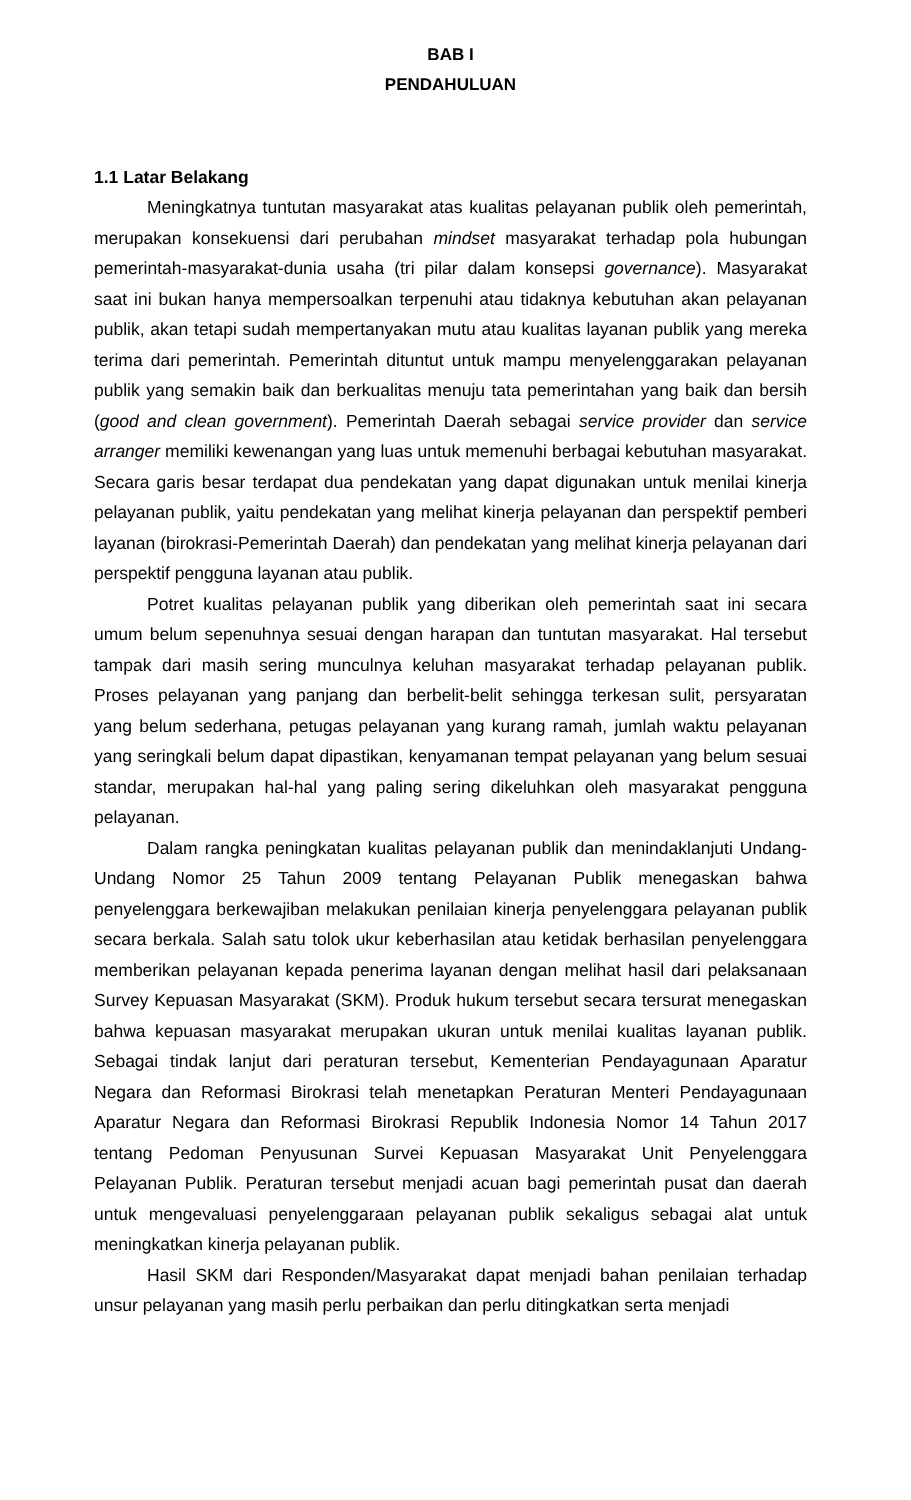BAB I
PENDAHULUAN
1.1 Latar Belakang
Meningkatnya tuntutan masyarakat atas kualitas pelayanan publik oleh pemerintah, merupakan konsekuensi dari perubahan mindset masyarakat terhadap pola hubungan pemerintah-masyarakat-dunia usaha (tri pilar dalam konsepsi governance). Masyarakat saat ini bukan hanya mempersoalkan terpenuhi atau tidaknya kebutuhan akan pelayanan publik, akan tetapi sudah mempertanyakan mutu atau kualitas layanan publik yang mereka terima dari pemerintah. Pemerintah dituntut untuk mampu menyelenggarakan pelayanan publik yang semakin baik dan berkualitas menuju tata pemerintahan yang baik dan bersih (good and clean government). Pemerintah Daerah sebagai service provider dan service arranger memiliki kewenangan yang luas untuk memenuhi berbagai kebutuhan masyarakat. Secara garis besar terdapat dua pendekatan yang dapat digunakan untuk menilai kinerja pelayanan publik, yaitu pendekatan yang melihat kinerja pelayanan dan perspektif pemberi layanan (birokrasi-Pemerintah Daerah) dan pendekatan yang melihat kinerja pelayanan dari perspektif pengguna layanan atau publik.
Potret kualitas pelayanan publik yang diberikan oleh pemerintah saat ini secara umum belum sepenuhnya sesuai dengan harapan dan tuntutan masyarakat. Hal tersebut tampak dari masih sering munculnya keluhan masyarakat terhadap pelayanan publik. Proses pelayanan yang panjang dan berbelit-belit sehingga terkesan sulit, persyaratan yang belum sederhana, petugas pelayanan yang kurang ramah, jumlah waktu pelayanan yang seringkali belum dapat dipastikan, kenyamanan tempat pelayanan yang belum sesuai standar, merupakan hal-hal yang paling sering dikeluhkan oleh masyarakat pengguna pelayanan.
Dalam rangka peningkatan kualitas pelayanan publik dan menindaklanjuti Undang-Undang Nomor 25 Tahun 2009 tentang Pelayanan Publik menegaskan bahwa penyelenggara berkewajiban melakukan penilaian kinerja penyelenggara pelayanan publik secara berkala. Salah satu tolok ukur keberhasilan atau ketidak berhasilan penyelenggara memberikan pelayanan kepada penerima layanan dengan melihat hasil dari pelaksanaan Survey Kepuasan Masyarakat (SKM). Produk hukum tersebut secara tersurat menegaskan bahwa kepuasan masyarakat merupakan ukuran untuk menilai kualitas layanan publik. Sebagai tindak lanjut dari peraturan tersebut, Kementerian Pendayagunaan Aparatur Negara dan Reformasi Birokrasi telah menetapkan Peraturan Menteri Pendayagunaan Aparatur Negara dan Reformasi Birokrasi Republik Indonesia Nomor 14 Tahun 2017 tentang Pedoman Penyusunan Survei Kepuasan Masyarakat Unit Penyelenggara Pelayanan Publik. Peraturan tersebut menjadi acuan bagi pemerintah pusat dan daerah untuk mengevaluasi penyelenggaraan pelayanan publik sekaligus sebagai alat untuk meningkatkan kinerja pelayanan publik.
Hasil SKM dari Responden/Masyarakat dapat menjadi bahan penilaian terhadap unsur pelayanan yang masih perlu perbaikan dan perlu ditingkatkan serta menjadi